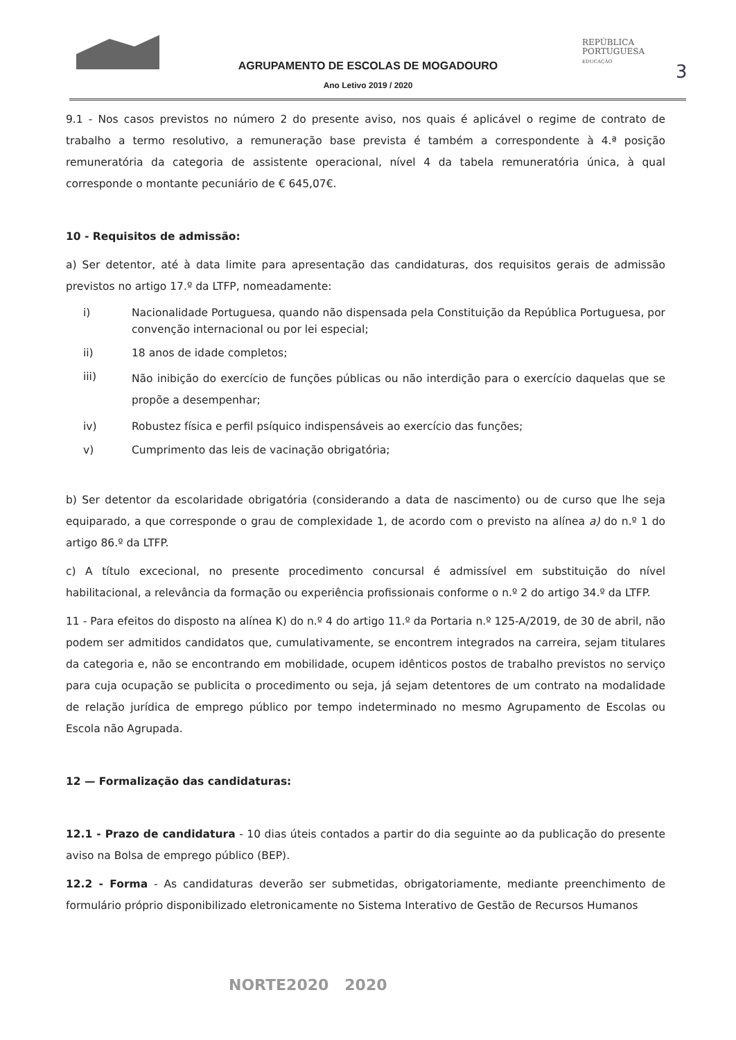AGRUPAMENTO DE ESCOLAS DE MOGADOURO
Ano Letivo 2019 / 2020
REPÚBLICA
PORTUGUESA
EDUCAÇÃO
3
9.1 - Nos casos previstos no número 2 do presente aviso, nos quais é aplicável o regime de contrato de trabalho a termo resolutivo, a remuneração base prevista é também a correspondente à 4.ª posição remuneratória da categoria de assistente operacional, nível 4 da tabela remuneratória única, à qual corresponde o montante pecuniário de € 645,07€.
10 - Requisitos de admissão:
a) Ser detentor, até à data limite para apresentação das candidaturas, dos requisitos gerais de admissão previstos no artigo 17.º da LTFP, nomeadamente:
i) Nacionalidade Portuguesa, quando não dispensada pela Constituição da República Portuguesa, por convenção internacional ou por lei especial;
ii) 18 anos de idade completos;
iii) Não inibição do exercício de funções públicas ou não interdição para o exercício daquelas que se propõe a desempenhar;
iv) Robustez física e perfil psíquico indispensáveis ao exercício das funções;
v) Cumprimento das leis de vacinação obrigatória;
b) Ser detentor da escolaridade obrigatória (considerando a data de nascimento) ou de curso que lhe seja equiparado, a que corresponde o grau de complexidade 1, de acordo com o previsto na alínea a) do n.º 1 do artigo 86.º da LTFP.
c) A título excecional, no presente procedimento concursal é admissível em substituição do nível habilitacional, a relevância da formação ou experiência profissionais conforme o n.º 2 do artigo 34.º da LTFP.
11 - Para efeitos do disposto na alínea K) do n.º 4 do artigo 11.º da Portaria n.º 125-A/2019, de 30 de abril, não podem ser admitidos candidatos que, cumulativamente, se encontrem integrados na carreira, sejam titulares da categoria e, não se encontrando em mobilidade, ocupem idênticos postos de trabalho previstos no serviço para cuja ocupação se publicita o procedimento ou seja, já sejam detentores de um contrato na modalidade de relação jurídica de emprego público por tempo indeterminado no mesmo Agrupamento de Escolas ou Escola não Agrupada.
12 — Formalização das candidaturas:
12.1 - Prazo de candidatura - 10 dias úteis contados a partir do dia seguinte ao da publicação do presente aviso na Bolsa de emprego público (BEP).
12.2 - Forma - As candidaturas deverão ser submetidas, obrigatoriamente, mediante preenchimento de formulário próprio disponibilizado eletronicamente no Sistema Interativo de Gestão de Recursos Humanos
NORTE2020 2020